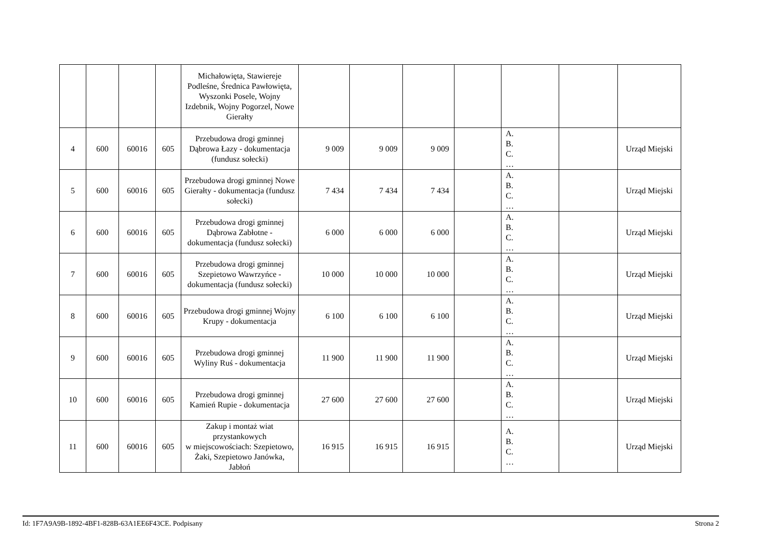| | | | | Michałowięta, Stawiereje Podleśne, Średnica Pawłowięta, Wyszonki Posele, Wojny Izdebnik, Wojny Pogorzel, Nowe Gierałty | | | | | | | |
| 4 | 600 | 60016 | 605 | Przebudowa drogi gminnej Dąbrowa Łazy - dokumentacja (fundusz sołecki) | 9 009 | 9 009 | 9 009 | | A. B. C. … | | Urząd Miejski |
| 5 | 600 | 60016 | 605 | Przebudowa drogi gminnej Nowe Gierałty - dokumentacja (fundusz sołecki) | 7 434 | 7 434 | 7 434 | | A. B. C. … | | Urząd Miejski |
| 6 | 600 | 60016 | 605 | Przebudowa drogi gminnej Dąbrowa Zabłotne - dokumentacja (fundusz sołecki) | 6 000 | 6 000 | 6 000 | | A. B. C. … | | Urząd Miejski |
| 7 | 600 | 60016 | 605 | Przebudowa drogi gminnej Szepietowo Wawrzyńce - dokumentacja (fundusz sołecki) | 10 000 | 10 000 | 10 000 | | A. B. C. … | | Urząd Miejski |
| 8 | 600 | 60016 | 605 | Przebudowa drogi gminnej Wojny Krupy - dokumentacja | 6 100 | 6 100 | 6 100 | | A. B. C. … | | Urząd Miejski |
| 9 | 600 | 60016 | 605 | Przebudowa drogi gminnej Wyliny Ruś - dokumentacja | 11 900 | 11 900 | 11 900 | | A. B. C. … | | Urząd Miejski |
| 10 | 600 | 60016 | 605 | Przebudowa drogi gminnej Kamień Rupie - dokumentacja | 27 600 | 27 600 | 27 600 | | A. B. C. … | | Urząd Miejski |
| 11 | 600 | 60016 | 605 | Zakup i montaż wiat przystankowych w miejscowościach: Szepietowo, Żaki, Szepietowo Janówka, Jabłoń | 16 915 | 16 915 | 16 915 | | A. B. C. … | | Urząd Miejski |
Id: 1F7A9A9B-1892-4BF1-828B-63A1EE6F43CE. Podpisany Strona 2